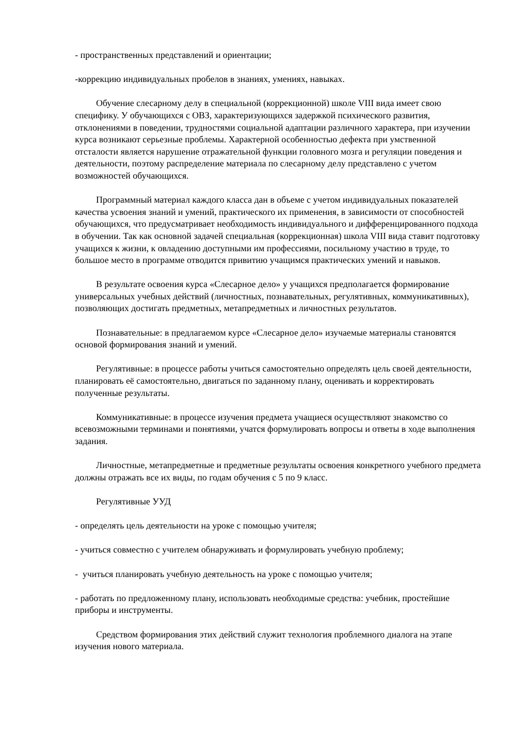- пространственных представлений и ориентации;
-коррекцию индивидуальных пробелов в знаниях, умениях, навыках.
Обучение слесарному делу в специальной (коррекционной) школе VIII вида имеет свою специфику. У обучающихся с ОВЗ, характеризующихся задержкой психического развития, отклонениями в поведении, трудностями социальной адаптации различного характера, при изучении курса возникают серьезные проблемы. Характерной особенностью дефекта при умственной отсталости является нарушение отражательной функции головного мозга и регуляции поведения и деятельности, поэтому распределение материала по слесарному делу представлено с учетом возможностей обучающихся.
Программный материал каждого класса дан в объеме с учетом индивидуальных показателей качества усвоения знаний и умений, практического их применения, в зависимости от способностей обучающихся, что предусматривает необходимость индивидуального и дифференцированного подхода в обучении. Так как основной задачей специальная (коррекционная) школа VIII вида ставит подготовку учащихся к жизни, к овладению доступными им профессиями, посильному участию в труде, то большое место в программе отводится привитию учащимся практических умений и навыков.
В результате освоения курса «Слесарное дело» у учащихся предполагается формирование универсальных учебных действий (личностных, познавательных, регулятивных, коммуникативных), позволяющих достигать предметных, метапредметных и личностных результатов.
Познавательные: в предлагаемом курсе «Слесарное дело» изучаемые материалы становятся основой формирования знаний и умений.
Регулятивные: в процессе работы учиться самостоятельно определять цель своей деятельности, планировать её самостоятельно, двигаться по заданному плану, оценивать и корректировать полученные результаты.
Коммуникативные: в процессе изучения предмета учащиеся осуществляют знакомство со всевозможными терминами и понятиями, учатся формулировать вопросы и ответы в ходе выполнения задания.
Личностные, метапредметные и предметные результаты освоения конкретного учебного предмета должны отражать все их виды, по годам обучения с 5 по 9 класс.
Регулятивные УУД
- определять цель деятельности на уроке с помощью учителя;
- учиться совместно с учителем обнаруживать и формулировать учебную проблему;
- учиться планировать учебную деятельность на уроке с помощью учителя;
- работать по предложенному плану, использовать необходимые средства: учебник, простейшие приборы и инструменты.
Средством формирования этих действий служит технология проблемного диалога на этапе изучения нового материала.